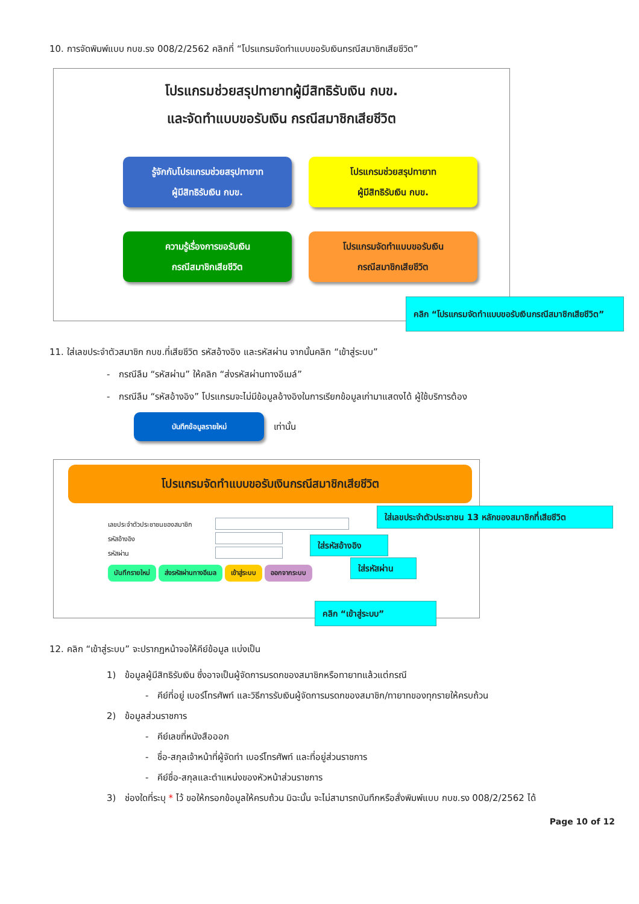10. การจัดพิมพ์แบบ กบข.รง 008/2/2562 คลิกที่ “โปรแกรมจัดทำแบบขอรับเงินกรณีสมาชิกเสียชีวิต”
โปรแกรมช่วยสรุปทายาทผู้มีสิทธิรับเงิน กบข.
และจัดทำแบบขอรับเงิน กรณีสมาชิกเสียชีวิต
รู้จักกับโปรแกรมช่วยสรุปทายาท
ผู้มีสิทธิรับเงิน กบข.
โปรแกรมช่วยสรุปทายาท
ผู้มีสิทธิรับเงิน กบข.
ความรู้เรื่องการขอรับเงิน
กรณีสมาชิกเสียชีวิต
โปรแกรมจัดทำแบบขอรับเงิน
กรณีสมาชิกเสียชีวิต
คลิก “โปรแกรมจัดทำแบบขอรับเงินกรณีสมาชิกเสียชีวิต”
11. ใส่เลขประจำตัวสมาชิก กบข.ที่เสียชีวิต รหัสอ้างอิง และรหัสผ่าน จากนั้นคลิก “เข้าสู่ระบบ”
- กรณีลืม “รหัสผ่าน” ให้คลิก “ส่งรหัสผ่านทางอีเมล์”
- กรณีลืม “รหัสอ้างอิง” โปรแกรมจะไม่มีข้อมูลอ้างอิงในการเรียกข้อมูลเก่ามาแสดงได้ ผู้ใช้บริการต้อง
บันทึกข้อมูลรายใหม่
เท่านั้น
โปรแกรมจัดทำแบบขอรับเงินกรณีสมาชิกเสียชีวิต
เลขประจำตัวประชาชนของสมาชิก
รหัสอ้างอิง
รหัสผ่าน
บันทึกรายใหม่ ส่งรหัสผ่านทางอีเมล เข้าสู่ระบบ ออกจากระบบ
ใส่เลขประจำตัวประชาชน 13 หลักของสมาชิกที่เสียชีวิต
ใส่รหัสอ้างอิง
ใส่รหัสผ่าน
คลิก “เข้าสู่ระบบ”
12. คลิก “เข้าสู่ระบบ” จะปรากฏหน้าจอให้คีย์ข้อมูล แบ่งเป็น
1) ข้อมูลผู้มีสิทธิรับเงิน ซึ่งอาจเป็นผู้จัดการมรดกของสมาชิกหรือทายาทแล้วแต่กรณี
- คีย์ที่อยู่ เบอร์โทรศัพท์ และวิธีการรับเงินผู้จัดการมรดกของสมาชิก/ทายาทของทุกรายให้ครบถ้วน
2) ข้อมูลส่วนราชการ
- คีย์เลขที่หนังสือออก
- ชื่อ-สกุลเจ้าหน้าที่ผู้จัดทำ เบอร์โทรศัพท์ และที่อยู่ส่วนราชการ
- คีย์ชื่อ-สกุลและตำแหน่งของหัวหน้าส่วนราชการ
3) ช่องใดที่ระบุ * ไว้ ขอให้กรอกข้อมูลให้ครบถ้วน มิฉะนั้น จะไม่สามารถบันทึกหรือสั่งพิมพ์แบบ กบข.รง 008/2/2562 ได้
Page 10 of 12